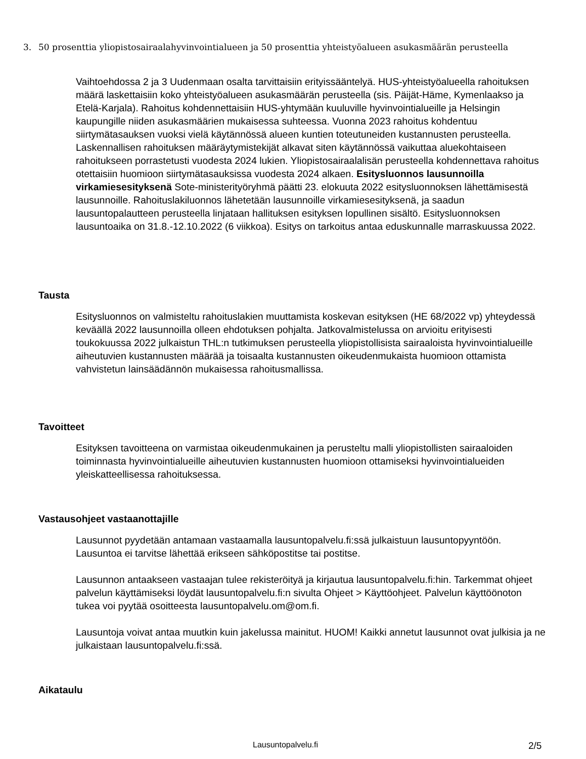3.
50 prosenttia yliopistosairaalahyvinvointialueen ja 50 prosenttia yhteistyöalueen asukasmäärän perusteella
Vaihtoehdossa 2 ja 3 Uudenmaan osalta tarvittaisiin erityissääntelyä. HUS-yhteistyöalueella rahoituksen määrä laskettaisiin koko yhteistyöalueen asukasmäärän perusteella (sis. Päijät-Häme, Kymenlaakso ja Etelä-Karjala). Rahoitus kohdennettaisiin HUS-yhtymään kuuluville hyvinvointialueille ja Helsingin kaupungille niiden asukasmäärien mukaisessa suhteessa. Vuonna 2023 rahoitus kohdentuu siirtymätasauksen vuoksi vielä käytännössä alueen kuntien toteutuneiden kustannusten perusteella. Laskennallisen rahoituksen määräytymistekijät alkavat siten käytännössä vaikuttaa aluekohtaiseen rahoitukseen porrastetusti vuodesta 2024 lukien. Yliopistosairaalalisän perusteella kohdennettava rahoitus otettaisiin huomioon siirtymätasauksissa vuodesta 2024 alkaen. Esitysluonnos lausunnoilla virkamiesesityksenä Sote-ministerityöryhmä päätti 23. elokuuta 2022 esitysluonnoksen lähettämisestä lausunnoille. Rahoituslakiluonnos lähetetään lausunnoille virkamiesesityksenä, ja saadun lausuntopalautteen perusteella linjataan hallituksen esityksen lopullinen sisältö. Esitysluonnoksen lausuntoaika on 31.8.-12.10.2022 (6 viikkoa). Esitys on tarkoitus antaa eduskunnalle marraskuussa 2022.
Tausta
Esitysluonnos on valmisteltu rahoituslakien muuttamista koskevan esityksen (HE 68/2022 vp) yhteydessä keväällä 2022 lausunnoilla olleen ehdotuksen pohjalta. Jatkovalmistelussa on arvioitu erityisesti toukokuussa 2022 julkaistun THL:n tutkimuksen perusteella yliopistollisista sairaaloista hyvinvointialueille aiheutuvien kustannusten määrää ja toisaalta kustannusten oikeudenmukaista huomioon ottamista vahvistetun lainsäädännön mukaisessa rahoitusmallissa.
Tavoitteet
Esityksen tavoitteena on varmistaa oikeudenmukainen ja perusteltu malli yliopistollisten sairaaloiden toiminnasta hyvinvointialueille aiheutuvien kustannusten huomioon ottamiseksi hyvinvointialueiden yleiskatteellisessa rahoituksessa.
Vastausohjeet vastaanottajille
Lausunnot pyydetään antamaan vastaamalla lausuntopalvelu.fi:ssä julkaistuun lausuntopyyntöön. Lausuntoa ei tarvitse lähettää erikseen sähköpostitse tai postitse.
Lausunnon antaakseen vastaajan tulee rekisteröityä ja kirjautua lausuntopalvelu.fi:hin. Tarkemmat ohjeet palvelun käyttämiseksi löydät lausuntopalvelu.fi:n sivulta Ohjeet > Käyttöohjeet. Palvelun käyttöönoton tukea voi pyytää osoitteesta lausuntopalvelu.om@om.fi.
Lausuntoja voivat antaa muutkin kuin jakelussa mainitut. HUOM! Kaikki annetut lausunnot ovat julkisia ja ne julkaistaan lausuntopalvelu.fi:ssä.
Aikataulu
Lausuntopalvelu.fi 2/5